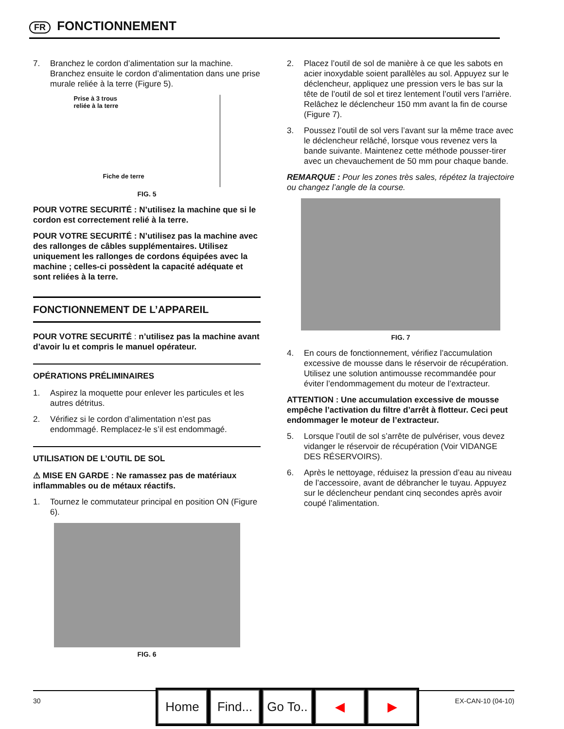FR FONCTIONNEMENT
7. Branchez le cordon d’alimentation sur la machine. Branchez ensuite le cordon d’alimentation dans une prise murale reliée à la terre (Figure 5).
Prise à 3 trous
reliée à la terre
Fiche de terre
FIG. 5
POUR VOTRE SECURITÉ : N’utilisez la machine que si le cordon est correctement relié à la terre.
POUR VOTRE SECURITÉ : N’utilisez pas la machine avec des rallonges de câbles supplémentaires. Utilisez uniquement les rallonges de cordons équipées avec la machine ; celles-ci possèdent la capacité adéquate et sont reliées à la terre.
FONCTIONNEMENT DE L’APPAREIL
POUR VOTRE SECURITÉ : n’utilisez pas la machine avant d’avoir lu et compris le manuel opérateur.
OPÉRATIONS PRÉLIMINAIRES
1. Aspirez la moquette pour enlever les particules et les autres détritus.
2. Vérifiez si le cordon d’alimentation n’est pas endommagé. Remplacez-le s’il est endommagé.
UTILISATION DE L’OUTIL DE SOL
⚠ MISE EN GARDE : Ne ramassez pas de matériaux inflammables ou de métaux réactifs.
1. Tournez le commutateur principal en position ON (Figure 6).
FIG. 6
2. Placez l’outil de sol de manière à ce que les sabots en acier inoxydable soient parallèles au sol. Appuyez sur le déclencheur, appliquez une pression vers le bas sur la tête de l’outil de sol et tirez lentement l’outil vers l’arrière. Relâchez le déclencheur 150 mm avant la fin de course (Figure 7).
3. Poussez l’outil de sol vers l’avant sur la même trace avec le déclencheur relâché, lorsque vous revenez vers la bande suivante. Maintenez cette méthode pousser-tirer avec un chevauchement de 50 mm pour chaque bande.
REMARQUE : Pour les zones très sales, répétez la trajectoire ou changez l’angle de la course.
FIG. 7
4. En cours de fonctionnement, vérifiez l’accumulation excessive de mousse dans le réservoir de récupération. Utilisez une solution antimousse recommandée pour éviter l’endommagement du moteur de l’extracteur.
ATTENTION : Une accumulation excessive de mousse empêche l’activation du filtre d’arrêt à flotteur. Ceci peut endommager le moteur de l’extracteur.
5. Lorsque l’outil de sol s’arrête de pulvériser, vous devez vidanger le réservoir de récupération (Voir VIDANGE DES RÉSERVOIRS).
6. Après le nettoyage, réduisez la pression d’eau au niveau de l’accessoire, avant de débrancher le tuyau. Appuyez sur le déclencheur pendant cinq secondes après avoir coupé l’alimentation.
30 EX-CAN-10 (04-10)
Home Find...
Go To..
◀ ▶